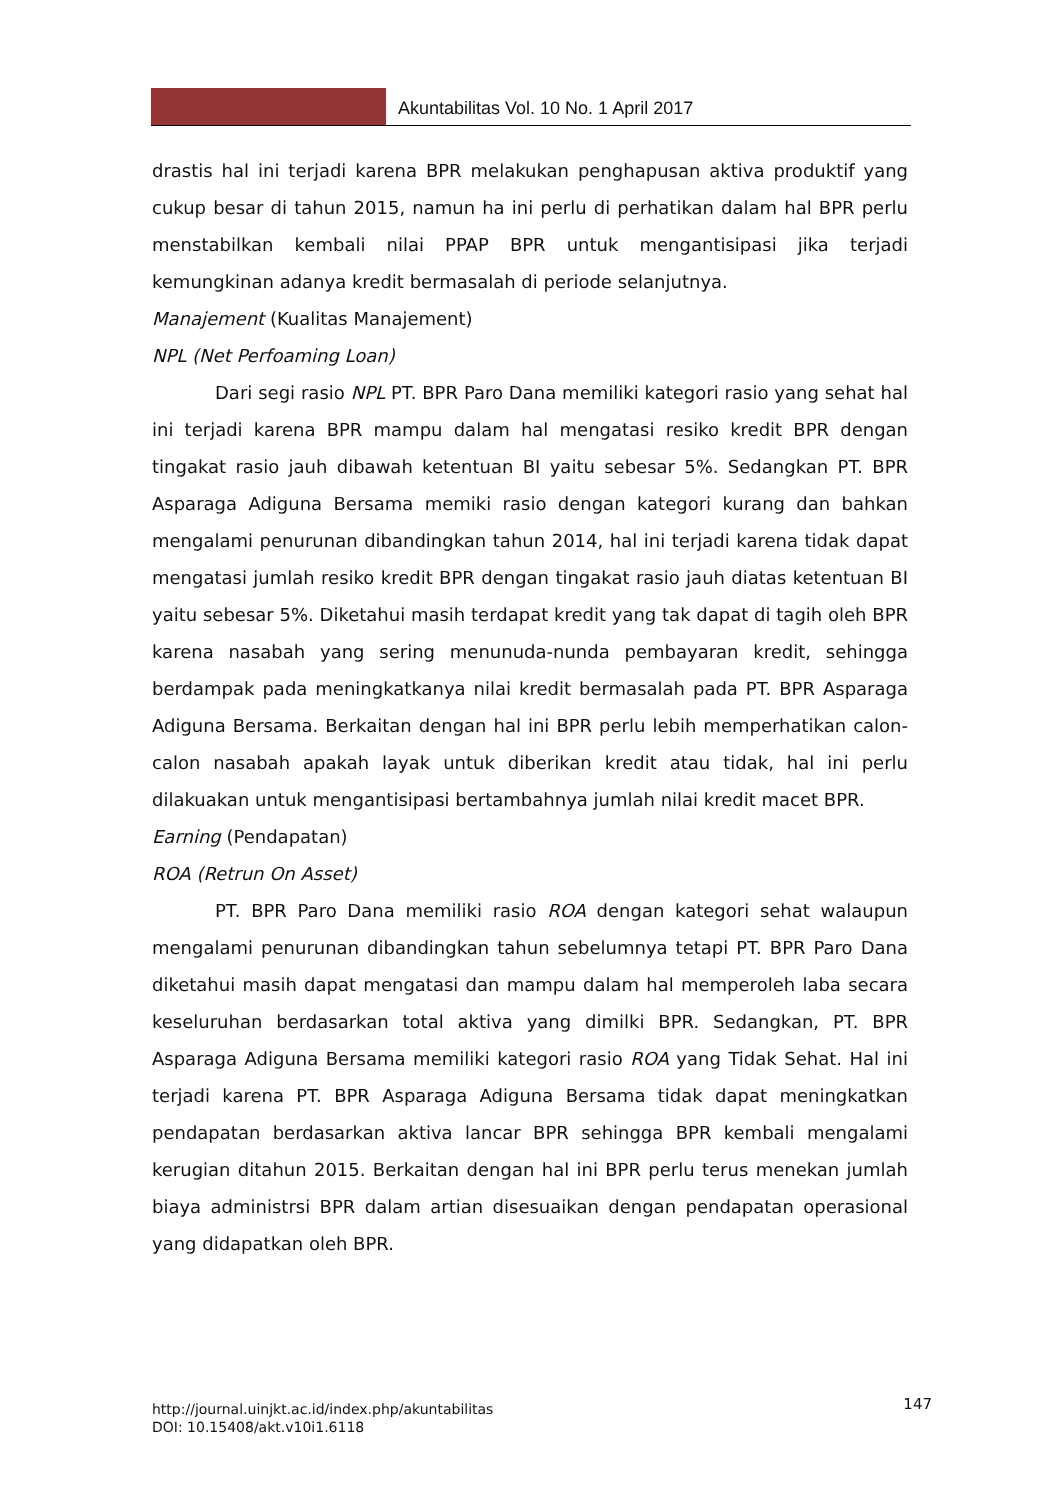Akuntabilitas Vol. 10 No. 1 April 2017
drastis hal ini terjadi karena BPR melakukan penghapusan aktiva produktif yang cukup besar di tahun 2015, namun ha ini perlu di perhatikan dalam hal BPR perlu menstabilkan kembali nilai PPAP BPR untuk mengantisipasi jika terjadi kemungkinan adanya kredit bermasalah di periode selanjutnya.
Manajement (Kualitas Manajement)
NPL (Net Perfoaming Loan)
Dari segi rasio NPL PT. BPR Paro Dana memiliki kategori rasio yang sehat hal ini terjadi karena BPR mampu dalam hal mengatasi resiko kredit BPR dengan tingakat rasio jauh dibawah ketentuan BI yaitu sebesar 5%. Sedangkan PT. BPR Asparaga Adiguna Bersama memiki rasio dengan kategori kurang dan bahkan mengalami penurunan dibandingkan tahun 2014, hal ini terjadi karena tidak dapat mengatasi jumlah resiko kredit BPR dengan tingakat rasio jauh diatas ketentuan BI yaitu sebesar 5%. Diketahui masih terdapat kredit yang tak dapat di tagih oleh BPR karena nasabah yang sering menunuda-nunda pembayaran kredit, sehingga berdampak pada meningkatkanya nilai kredit bermasalah pada PT. BPR Asparaga Adiguna Bersama. Berkaitan dengan hal ini BPR perlu lebih memperhatikan calon-calon nasabah apakah layak untuk diberikan kredit atau tidak, hal ini perlu dilakuakan untuk mengantisipasi bertambahnya jumlah nilai kredit macet BPR.
Earning (Pendapatan)
ROA (Retrun On Asset)
PT. BPR Paro Dana memiliki rasio ROA dengan kategori sehat walaupun mengalami penurunan dibandingkan tahun sebelumnya tetapi PT. BPR Paro Dana diketahui masih dapat mengatasi dan mampu dalam hal memperoleh laba secara keseluruhan berdasarkan total aktiva yang dimilki BPR. Sedangkan, PT. BPR Asparaga Adiguna Bersama memiliki kategori rasio ROA yang Tidak Sehat. Hal ini terjadi karena PT. BPR Asparaga Adiguna Bersama tidak dapat meningkatkan pendapatan berdasarkan aktiva lancar BPR sehingga BPR kembali mengalami kerugian ditahun 2015. Berkaitan dengan hal ini BPR perlu terus menekan jumlah biaya administrsi BPR dalam artian disesuaikan dengan pendapatan operasional yang didapatkan oleh BPR.
147 http://journal.uinjkt.ac.id/index.php/akuntabilitas
DOI: 10.15408/akt.v10i1.6118